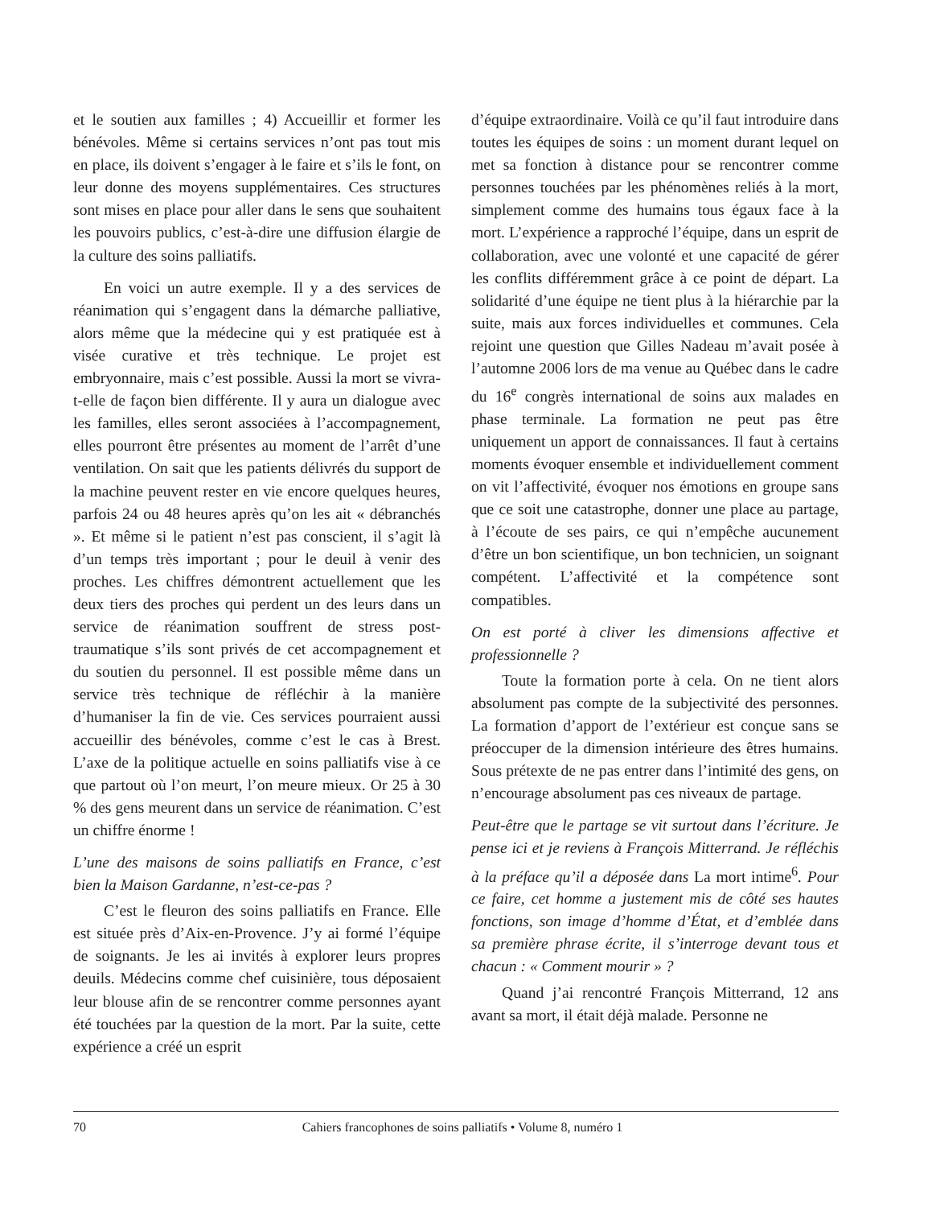et le soutien aux familles ; 4) Accueillir et former les bénévoles. Même si certains services n’ont pas tout mis en place, ils doivent s’engager à le faire et s’ils le font, on leur donne des moyens supplémentaires. Ces structures sont mises en place pour aller dans le sens que souhaitent les pouvoirs publics, c’est-à-dire une diffusion élargie de la culture des soins palliatifs.
En voici un autre exemple. Il y a des services de réanimation qui s’engagent dans la démarche palliative, alors même que la médecine qui y est pratiquée est à visée curative et très technique. Le projet est embryonnaire, mais c’est possible. Aussi la mort se vivra-t-elle de façon bien différente. Il y aura un dialogue avec les familles, elles seront associées à l’accompagnement, elles pourront être présentes au moment de l’arrêt d’une ventilation. On sait que les patients délivrés du support de la machine peuvent rester en vie encore quelques heures, parfois 24 ou 48 heures après qu’on les ait « débranchés ». Et même si le patient n’est pas conscient, il s’agit là d’un temps très important ; pour le deuil à venir des proches. Les chiffres démontrent actuellement que les deux tiers des proches qui perdent un des leurs dans un service de réanimation souffrent de stress post-traumatique s’ils sont privés de cet accompagnement et du soutien du personnel. Il est possible même dans un service très technique de réfléchir à la manière d’humaniser la fin de vie. Ces services pourraient aussi accueillir des bénévoles, comme c’est le cas à Brest. L’axe de la politique actuelle en soins palliatifs vise à ce que partout où l’on meurt, l’on meure mieux. Or 25 à 30 % des gens meurent dans un service de réanimation. C’est un chiffre énorme !
L’une des maisons de soins palliatifs en France, c’est bien la Maison Gardanne, n’est-ce-pas ?
C’est le fleuron des soins palliatifs en France. Elle est située près d’Aix-en-Provence. J’y ai formé l’équipe de soignants. Je les ai invités à explorer leurs propres deuils. Médecins comme chef cuisinière, tous déposaient leur blouse afin de se rencontrer comme personnes ayant été touchées par la question de la mort. Par la suite, cette expérience a créé un esprit
d’équipe extraordinaire. Voilà ce qu’il faut introduire dans toutes les équipes de soins : un moment durant lequel on met sa fonction à distance pour se rencontrer comme personnes touchées par les phénomènes reliés à la mort, simplement comme des humains tous égaux face à la mort. L’expérience a rapproché l’équipe, dans un esprit de collaboration, avec une volonté et une capacité de gérer les conflits différemment grâce à ce point de départ. La solidarité d’une équipe ne tient plus à la hiérarchie par la suite, mais aux forces individuelles et communes. Cela rejoint une question que Gilles Nadeau m’avait posée à l’automne 2006 lors de ma venue au Québec dans le cadre du 16<sup>e</sup> congrès international de soins aux malades en phase terminale. La formation ne peut pas être uniquement un apport de connaissances. Il faut à certains moments évoquer ensemble et individuellement comment on vit l’affectivité, évoquer nos émotions en groupe sans que ce soit une catastrophe, donner une place au partage, à l’écoute de ses pairs, ce qui n’empêche aucunement d’être un bon scientifique, un bon technicien, un soignant compétent. L’affectivité et la compétence sont compatibles.
On est porté à cliver les dimensions affective et professionnelle ?
Toute la formation porte à cela. On ne tient alors absolument pas compte de la subjectivité des personnes. La formation d’apport de l’extérieur est conçue sans se préoccuper de la dimension intérieure des êtres humains. Sous prétexte de ne pas entrer dans l’intimité des gens, on n’encourage absolument pas ces niveaux de partage.
Peut-être que le partage se vit surtout dans l’écriture. Je pense ici et je reviens à François Mitterrand. Je réfléchis à la préface qu’il a déposée dans La mort intime<sup>6</sup>. Pour ce faire, cet homme a justement mis de côté ses hautes fonctions, son image d’homme d’État, et d’emblée dans sa première phrase écrite, il s’interroge devant tous et chacun : « Comment mourir » ?
Quand j’ai rencontré François Mitterrand, 12 ans avant sa mort, il était déjà malade. Personne ne
70 Cahiers francophones de soins palliatifs • Volume 8, numéro 1